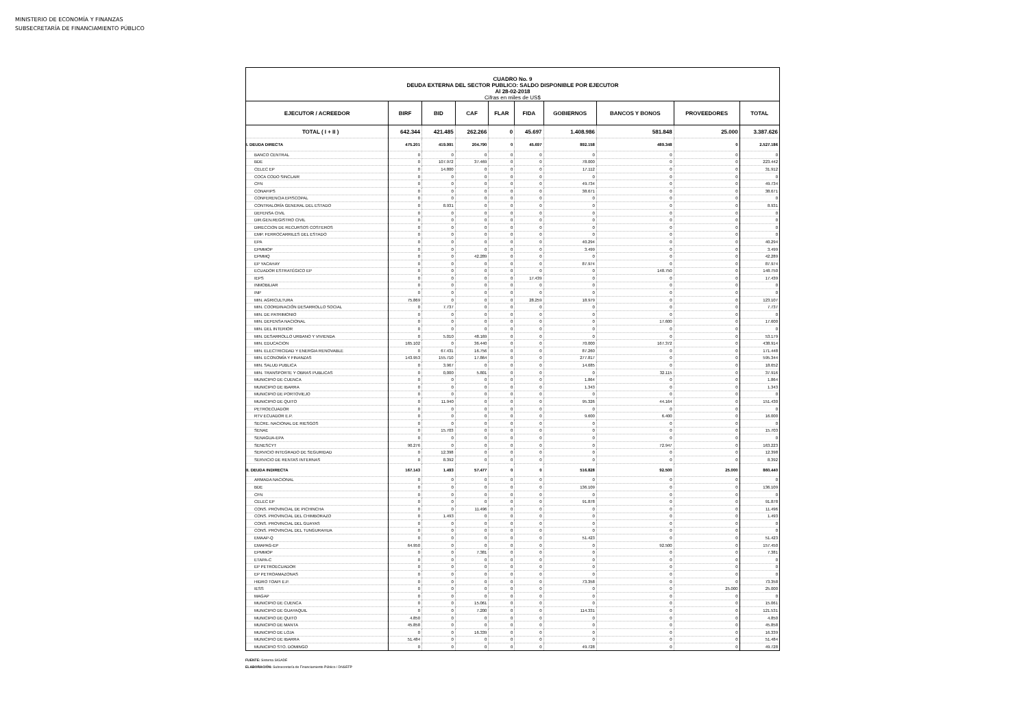MINISTERIO DE ECONOMÍA Y FINANZAS
SUBSECRETARÍA DE FINANCIAMIENTO PÚBLICO
| CUADRO No. 9 DEUDA EXTERNA DEL SECTOR PUBLICO: SALDO DISPONIBLE POR EJECUTOR Al 28-02-2018 Cifras en miles de US$ | | | | | | | | | |
| EJECUTOR / ACREEDOR | BIRF | BID | CAF | FLAR | FIDA | GOBIERNOS | BANCOS Y BONOS | PROVEEDORES | TOTAL |
| TOTAL ( I + II ) | 642.344 | 421.485 | 262.266 | 0 | 45.697 | 1.408.986 | 581.848 | 25.000 | 3.387.626 |
| I. DEUDA DIRECTA | 475.201 | 419.991 | 204.790 | 0 | 45.697 | 892.158 | 489.348 | 0 | 2.527.186 |
| BANCO CENTRAL | 0 | 0 | 0 | 0 | 0 | 0 | 0 | 0 | 0 |
| BDE | 0 | 107.972 | 37.469 | 0 | 0 | 78.000 | 0 | 0 | 223.442 |
| CELEC EP | 0 | 14.800 | 0 | 0 | 0 | 17.112 | 0 | 0 | 31.912 |
| COCA CODO SINCLAIR | 0 | 0 | 0 | 0 | 0 | 0 | 0 | 0 | 0 |
| CFN | 0 | 0 | 0 | 0 | 0 | 49.734 | 0 | 0 | 49.734 |
| CONAFIPS | 0 | 0 | 0 | 0 | 0 | 38.671 | 0 | 0 | 38.671 |
| CONFERENCIA EPISCOPAL | 0 | 0 | 0 | 0 | 0 | 0 | 0 | 0 | 0 |
| CONTRALORÍA GENERAL DEL ESTADO | 0 | 8.931 | 0 | 0 | 0 | 0 | 0 | 0 | 8.931 |
| DEFENSA CIVIL | 0 | 0 | 0 | 0 | 0 | 0 | 0 | 0 | 0 |
| DIR.GEN.REGISTRO CIVIL | 0 | 0 | 0 | 0 | 0 | 0 | 0 | 0 | 0 |
| DIRECCION DE RECURSOS COSTEROS | 0 | 0 | 0 | 0 | 0 | 0 | 0 | 0 | 0 |
| EMP. FERROCARRILES DEL ESTADO | 0 | 0 | 0 | 0 | 0 | 0 | 0 | 0 | 0 |
| EPA | 0 | 0 | 0 | 0 | 0 | 40.294 | 0 | 0 | 40.294 |
| EPMMOP | 0 | 0 | 0 | 0 | 0 | 3.499 | 0 | 0 | 3.499 |
| EPMMQ | 0 | 0 | 42.289 | 0 | 0 | 0 | 0 | 0 | 42.289 |
| EP YACAHAY | 0 | 0 | 0 | 0 | 0 | 87.974 | 0 | 0 | 87.974 |
| ECUADOR ESTRATÉGICO EP | 0 | 0 | 0 | 0 | 0 | 0 | 148.750 | 0 | 148.750 |
| IEPS | 0 | 0 | 0 | 0 | 17.439 | 0 | 0 | 0 | 17.439 |
| INMOBILIAR | 0 | 0 | 0 | 0 | 0 | 0 | 0 | 0 | 0 |
| INP | 0 | 0 | 0 | 0 | 0 | 0 | 0 | 0 | 0 |
| MIN. AGRICULTURA | 75.869 | 0 | 0 | 0 | 28.259 | 18.979 | 0 | 0 | 123.107 |
| MIN. COORDINACIÓN DESARROLLO SOCIAL | 0 | 7.737 | 0 | 0 | 0 | 0 | 0 | 0 | 7.737 |
| MIN. DE PATRIMONIO | 0 | 0 | 0 | 0 | 0 | 0 | 0 | 0 | 0 |
| MIN. DEFENSA NACIONAL | 0 | 0 | 0 | 0 | 0 | 0 | 17.600 | 0 | 17.600 |
| MIN. DEL INTERIOR | 0 | 0 | 0 | 0 | 0 | 0 | 0 | 0 | 0 |
| MIN. DESARROLLO URBANO Y VIVIENDA | 0 | 5.010 | 48.169 | 0 | 0 | 0 | 0 | 0 | 53.179 |
| MIN. EDUCACION | 165.102 | 0 | 36.440 | 0 | 0 | 70.000 | 167.372 | 0 | 438.914 |
| MIN. ELECTRICIDAD Y ENERGIA RENOVABLE | 0 | 67.431 | 16.756 | 0 | 0 | 87.260 | 0 | 0 | 171.448 |
| MIN. ECONOMÍA Y FINANZAS | 143.953 | 155.710 | 17.864 | 0 | 0 | 277.817 | 0 | 0 | 595.344 |
| MIN. SALUD PUBLICA | 0 | 3.967 | 0 | 0 | 0 | 14.685 | 0 | 0 | 18.652 |
| MIN. TRANSPORTE Y OBRAS PUBLICAS | 0 | 0,000 | 5.801 | 0 | 0 | 0 | 32.115 | 0 | 37.916 |
| MUNICIPIO DE CUENCA | 0 | 0 | 0 | 0 | 0 | 1.864 | 0 | 0 | 1.864 |
| MUNICIPIO DE IBARRA | 0 | 0 | 0 | 0 | 0 | 1.343 | 0 | 0 | 1.343 |
| MUNICIPIO DE PORTOVIEJO | 0 | 0 | 0 | 0 | 0 | 0 | 0 | 0 | 0 |
| MUNICIPIO DE QUITO | 0 | 11.940 | 0 | 0 | 0 | 95.326 | 44.164 | 0 | 151.430 |
| PETROECUADOR | 0 | 0 | 0 | 0 | 0 | 0 | 0 | 0 | 0 |
| RTV ECUADOR E.P. | 0 | 0 | 0 | 0 | 0 | 9.600 | 6.400 | 0 | 16.000 |
| SECRE. NACIONAL DE RIESGOS | 0 | 0 | 0 | 0 | 0 | 0 | 0 | 0 | 0 |
| SENAE | 0 | 15.703 | 0 | 0 | 0 | 0 | 0 | 0 | 15.703 |
| SENAGUA-EPA | 0 | 0 | 0 | 0 | 0 | 0 | 0 | 0 | 0 |
| SENESCYT | 90.276 | 0 | 0 | 0 | 0 | 0 | 72.947 | 0 | 163.223 |
| SERVICIO INTEGRADO DE SEGURIDAD | 0 | 12.398 | 0 | 0 | 0 | 0 | 0 | 0 | 12.398 |
| SERVICIO DE RENTAS INTERNAS | 0 | 8.392 | 0 | 0 | 0 | 0 | 0 | 0 | 8.392 |
| II. DEUDA INDIRECTA | 167.143 | 1.493 | 57.477 | 0 | 0 | 516.828 | 92.500 | 25.000 | 860.440 |
| ARMADA NACIONAL | 0 | 0 | 0 | 0 | 0 | 0 | 0 | 0 | 0 |
| BDE | 0 | 0 | 0 | 0 | 0 | 136.109 | 0 | 0 | 136.109 |
| CFN | 0 | 0 | 0 | 0 | 0 | 0 | 0 | 0 | 0 |
| CELEC EP | 0 | 0 | 0 | 0 | 0 | 91.878 | 0 | 0 | 91.878 |
| CONS. PROVINCIAL DE PICHINCHA | 0 | 0 | 11.496 | 0 | 0 | 0 | 0 | 0 | 11.496 |
| CONS. PROVINCIAL DEL CHIMBORAZO | 0 | 1.493 | 0 | 0 | 0 | 0 | 0 | 0 | 1.493 |
| CONS. PROVINCIAL DEL GUAYAS | 0 | 0 | 0 | 0 | 0 | 0 | 0 | 0 | 0 |
| CONS. PROVINCIAL DEL TUNGURAHUA | 0 | 0 | 0 | 0 | 0 | 0 | 0 | 0 | 0 |
| EMAAP-Q | 0 | 0 | 0 | 0 | 0 | 51.423 | 0 | 0 | 51.423 |
| EMAPAG-EP | 64.950 | 0 | 0 | 0 | 0 | 0 | 92.500 | 0 | 157.450 |
| EPMMOP | 0 | 0 | 7.381 | 0 | 0 | 0 | 0 | 0 | 7.381 |
| ETAPA-C | 0 | 0 | 0 | 0 | 0 | 0 | 0 | 0 | 0 |
| EP PETROECUADOR | 0 | 0 | 0 | 0 | 0 | 0 | 0 | 0 | 0 |
| EP PETROAMAZONAS | 0 | 0 | 0 | 0 | 0 | 0 | 0 | 0 | 0 |
| HIDRO TOAPI E.P. | 0 | 0 | 0 | 0 | 0 | 73.358 | 0 | 0 | 73.358 |
| IESS | 0 | 0 | 0 | 0 | 0 | 0 | 0 | 25.000 | 25.000 |
| MAGAP | 0 | 0 | 0 | 0 | 0 | 0 | 0 | 0 | 0 |
| MUNICIPIO DE CUENCA | 0 | 0 | 15.061 | 0 | 0 | 0 | 0 | 0 | 15.061 |
| MUNICIPIO DE GUAYAQUIL | 0 | 0 | 7.200 | 0 | 0 | 114.331 | 0 | 0 | 121.531 |
| MUNICIPIO DE QUITO | 4.850 | 0 | 0 | 0 | 0 | 0 | 0 | 0 | 4.850 |
| MUNICIPIO DE MANTA | 45.858 | 0 | 0 | 0 | 0 | 0 | 0 | 0 | 45.858 |
| MUNICIPIO DE LOJA | 0 | 0 | 16.339 | 0 | 0 | 0 | 0 | 0 | 16.339 |
| MUNICIPIO DE IBARRA | 51.484 | 0 | 0 | 0 | 0 | 0 | 0 | 0 | 51.484 |
| MUNICIPIO STO. DOMINGO | 0 | 0 | 0 | 0 | 0 | 49.728 | 0 | 0 | 49.728 |
FUENTE: Sistema SIGADE
ELABORACIÓN: Subsecretaría de Financiamiento Público / DNSEFP